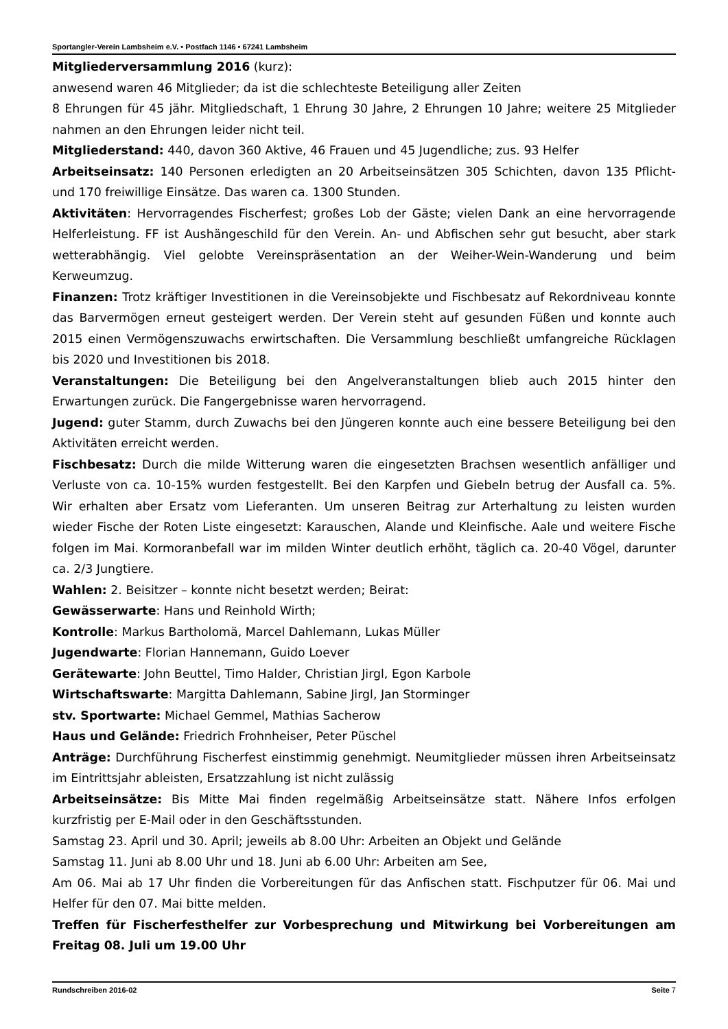Sportangler-Verein Lambsheim e.V. • Postfach 1146 • 67241 Lambsheim
Mitgliederversammlung 2016 (kurz):
anwesend waren 46 Mitglieder; da ist die schlechteste Beteiligung aller Zeiten
8 Ehrungen für 45 jähr. Mitgliedschaft, 1 Ehrung 30 Jahre, 2 Ehrungen 10 Jahre; weitere 25 Mitglieder nahmen an den Ehrungen leider nicht teil.
Mitgliederstand: 440, davon 360 Aktive, 46 Frauen und 45 Jugendliche; zus. 93 Helfer
Arbeitseinsatz: 140 Personen erledigten an 20 Arbeitseinsätzen 305 Schichten, davon 135 Pflicht- und 170 freiwillige Einsätze. Das waren ca. 1300 Stunden.
Aktivitäten: Hervorragendes Fischerfest; großes Lob der Gäste; vielen Dank an eine hervorragende Helferleistung. FF ist Aushängeschild für den Verein. An- und Abfischen sehr gut besucht, aber stark wetterabhängig. Viel gelobte Vereinspräsentation an der Weiher-Wein-Wanderung und beim Kerweumzug.
Finanzen: Trotz kräftiger Investitionen in die Vereinsobjekte und Fischbesatz auf Rekordniveau konnte das Barvermögen erneut gesteigert werden. Der Verein steht auf gesunden Füßen und konnte auch 2015 einen Vermögenszuwachs erwirtschaften. Die Versammlung beschließt umfangreiche Rücklagen bis 2020 und Investitionen bis 2018.
Veranstaltungen: Die Beteiligung bei den Angelveranstaltungen blieb auch 2015 hinter den Erwartungen zurück. Die Fangergebnisse waren hervorragend.
Jugend: guter Stamm, durch Zuwachs bei den Jüngeren konnte auch eine bessere Beteiligung bei den Aktivitäten erreicht werden.
Fischbesatz: Durch die milde Witterung waren die eingesetzten Brachsen wesentlich anfälliger und Verluste von ca. 10-15% wurden festgestellt. Bei den Karpfen und Giebeln betrug der Ausfall ca. 5%. Wir erhalten aber Ersatz vom Lieferanten. Um unseren Beitrag zur Arterhaltung zu leisten wurden wieder Fische der Roten Liste eingesetzt: Karauschen, Alande und Kleinfische. Aale und weitere Fische folgen im Mai. Kormoranbefall war im milden Winter deutlich erhöht, täglich ca. 20-40 Vögel, darunter ca. 2/3 Jungtiere.
Wahlen: 2. Beisitzer – konnte nicht besetzt werden; Beirat:
Gewässerwarte: Hans und Reinhold Wirth;
Kontrolle: Markus Bartholomä, Marcel Dahlemann, Lukas Müller
Jugendwarte: Florian Hannemann, Guido Loever
Gerätewarte: John Beuttel, Timo Halder, Christian Jirgl, Egon Karbole
Wirtschaftswarte: Margitta Dahlemann, Sabine Jirgl, Jan Storminger
stv. Sportwarte: Michael Gemmel, Mathias Sacherow
Haus und Gelände: Friedrich Frohnheiser, Peter Püschel
Anträge: Durchführung Fischerfest einstimmig genehmigt. Neumitglieder müssen ihren Arbeitseinsatz im Eintrittsjahr ableisten, Ersatzzahlung ist nicht zulässig
Arbeitseinsätze: Bis Mitte Mai finden regelmäßig Arbeitseinsätze statt. Nähere Infos erfolgen kurzfristig per E-Mail oder in den Geschäftsstunden.
Samstag 23. April und 30. April; jeweils ab 8.00 Uhr: Arbeiten an Objekt und Gelände
Samstag 11. Juni ab 8.00 Uhr und 18. Juni ab 6.00 Uhr: Arbeiten am See,
Am 06. Mai ab 17 Uhr finden die Vorbereitungen für das Anfischen statt. Fischputzer für 06. Mai und Helfer für den 07. Mai bitte melden.
Treffen für Fischerfesthelfer zur Vorbesprechung und Mitwirkung bei Vorbereitungen am Freitag 08. Juli um 19.00 Uhr
Rundschreiben 2016-02 Seite 7